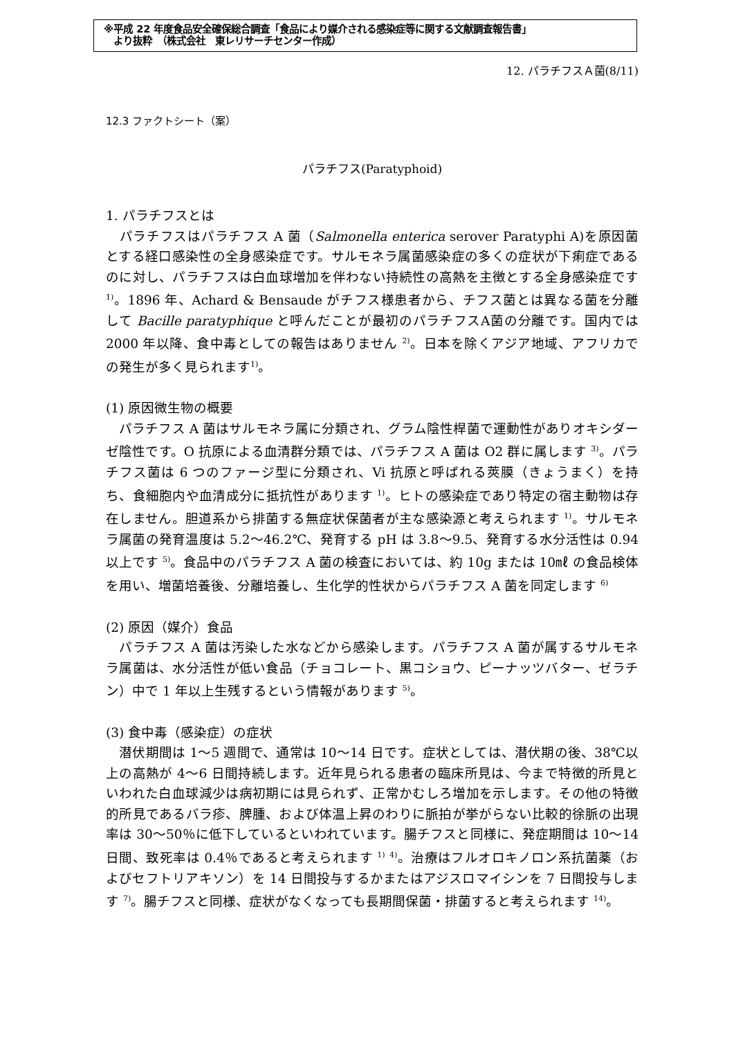※平成 22 年度食品安全確保総合調査「食品により媒介される感染症等に関する文献調査報告書」
　より抜粋　（株式会社　東レリサーチセンター作成）
12. パラチフスＡ菌(8/11)
12.3 ファクトシート（案）
パラチフス(Paratyphoid)
1. パラチフスとは
　パラチフスはパラチフス A 菌（Salmonella enterica serover Paratyphi A)を原因菌とする経口感染性の全身感染症です。サルモネラ属菌感染症の多くの症状が下痢症であるのに対し、パラチフスは白血球増加を伴わない持続性の高熱を主徴とする全身感染症です <sup>1)</sup>。1896 年、Achard & Bensaude がチフス様患者から、チフス菌とは異なる菌を分離して Bacille paratyphique と呼んだことが最初のパラチフスA菌の分離です。国内では 2000 年以降、食中毒としての報告はありません <sup>2)</sup>。日本を除くアジア地域、アフリカでの発生が多く見られます<sup>1)</sup>。
(1) 原因微生物の概要
　パラチフス A 菌はサルモネラ属に分類され、グラム陰性桿菌で運動性がありオキシダーゼ陰性です。O 抗原による血清群分類では、パラチフス A 菌は O2 群に属します <sup>3)</sup>。パラチフス菌は 6 つのファージ型に分類され、Vi 抗原と呼ばれる莢膜（きょうまく）を持ち、食細胞内や血清成分に抵抗性があります <sup>1)</sup>。ヒトの感染症であり特定の宿主動物は存在しません。胆道系から排菌する無症状保菌者が主な感染源と考えられます <sup>1)</sup>。サルモネラ属菌の発育温度は 5.2～46.2℃、発育する pH は 3.8～9.5、発育する水分活性は 0.94 以上です <sup>5)</sup>。食品中のパラチフス A 菌の検査においては、約 10g または 10㎖ の食品検体を用い、増菌培養後、分離培養し、生化学的性状からパラチフス A 菌を同定します <sup>6)</sup>
(2) 原因（媒介）食品
　パラチフス A 菌は汚染した水などから感染します。パラチフス A 菌が属するサルモネラ属菌は、水分活性が低い食品（チョコレート、黒コショウ、ピーナッツバター、ゼラチン）中で 1 年以上生残するという情報があります <sup>5)</sup>。
(3) 食中毒（感染症）の症状
　潜伏期間は 1～5 週間で、通常は 10～14 日です。症状としては、潜伏期の後、38℃以上の高熱が 4～6 日間持続します。近年見られる患者の臨床所見は、今まで特徴的所見といわれた白血球減少は病初期には見られず、正常かむしろ増加を示します。その他の特徴的所見であるバラ疹、脾腫、および体温上昇のわりに脈拍が挙がらない比較的徐脈の出現率は 30～50％に低下しているといわれています。腸チフスと同様に、発症期間は 10～14 日間、致死率は 0.4％であると考えられます <sup>1)</sup> <sup>4)</sup>。治療はフルオロキノロン系抗菌薬（およびセフトリアキソン）を 14 日間投与するかまたはアジスロマイシンを 7 日間投与します <sup>7)</sup>。腸チフスと同様、症状がなくなっても長期間保菌・排菌すると考えられます <sup>14)</sup>。